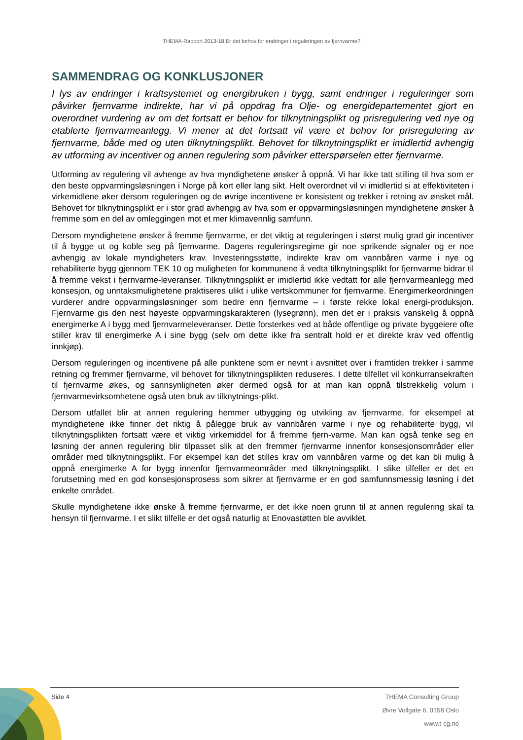THEMA-Rapport 2013-18 Er det behov for endringer i reguleringen av fjernvarme?
SAMMENDRAG OG KONKLUSJONER
I lys av endringer i kraftsystemet og energibruken i bygg, samt endringer i reguleringer som påvirker fjernvarme indirekte, har vi på oppdrag fra Olje- og energidepartementet gjort en overordnet vurdering av om det fortsatt er behov for tilknytningsplikt og prisregulering ved nye og etablerte fjernvarmeanlegg. Vi mener at det fortsatt vil være et behov for prisregulering av fjernvarme, både med og uten tilknytningsplikt. Behovet for tilknytningsplikt er imidlertid avhengig av utforming av incentiver og annen regulering som påvirker etterspørselen etter fjernvarme.
Utforming av regulering vil avhenge av hva myndighetene ønsker å oppnå. Vi har ikke tatt stilling til hva som er den beste oppvarmingsløsningen i Norge på kort eller lang sikt. Helt overordnet vil vi imidlertid si at effektiviteten i virkemidlene øker dersom reguleringen og de øvrige incentivene er konsistent og trekker i retning av ønsket mål. Behovet for tilknytningsplikt er i stor grad avhengig av hva som er oppvarmingsløsningen myndighetene ønsker å fremme som en del av omleggingen mot et mer klimavennlig samfunn.
Dersom myndighetene ønsker å fremme fjernvarme, er det viktig at reguleringen i størst mulig grad gir incentiver til å bygge ut og koble seg på fjernvarme. Dagens reguleringsregime gir noe sprikende signaler og er noe avhengig av lokale myndigheters krav. Investeringsstøtte, indirekte krav om vannbåren varme i nye og rehabiliterte bygg gjennom TEK 10 og muligheten for kommunene å vedta tilknytningsplikt for fjernvarme bidrar til å fremme vekst i fjernvarme-leveranser. Tilknytningsplikt er imidlertid ikke vedtatt for alle fjernvarmeanlegg med konsesjon, og unntaksmulighetene praktiseres ulikt i ulike vertskommuner for fjernvarme. Energimerkeordningen vurderer andre oppvarmingsløsninger som bedre enn fjernvarme – i første rekke lokal energi-produksjon. Fjernvarme gis den nest høyeste oppvarmingskarakteren (lysegrønn), men det er i praksis vanskelig å oppnå energimerke A i bygg med fjernvarmeleveranser. Dette forsterkes ved at både offentlige og private byggeiere ofte stiller krav til energimerke A i sine bygg (selv om dette ikke fra sentralt hold er et direkte krav ved offentlig innkjøp).
Dersom reguleringen og incentivene på alle punktene som er nevnt i avsnittet over i framtiden trekker i samme retning og fremmer fjernvarme, vil behovet for tilknytningsplikten reduseres. I dette tilfellet vil konkurransekraften til fjernvarme økes, og sannsynligheten øker dermed også for at man kan oppnå tilstrekkelig volum i fjernvarmevirksomhetene også uten bruk av tilknytnings-plikt.
Dersom utfallet blir at annen regulering hemmer utbygging og utvikling av fjernvarme, for eksempel at myndighetene ikke finner det riktig å pålegge bruk av vannbåren varme i nye og rehabiliterte bygg, vil tilknytningsplikten fortsatt være et viktig virkemiddel for å fremme fjern-varme. Man kan også tenke seg en løsning der annen regulering blir tilpasset slik at den fremmer fjernvarme innenfor konsesjonsområder eller områder med tilknytningsplikt. For eksempel kan det stilles krav om vannbåren varme og det kan bli mulig å oppnå energimerke A for bygg innenfor fjernvarmeområder med tilknytningsplikt. I slike tilfeller er det en forutsetning med en god konsesjonsprosess som sikrer at fjernvarme er en god samfunnsmessig løsning i det enkelte området.
Skulle myndighetene ikke ønske å fremme fjernvarme, er det ikke noen grunn til at annen regulering skal ta hensyn til fjernvarme. I et slikt tilfelle er det også naturlig at Enovastøtten ble avviklet.
Side 4
THEMA Consulting Group
Øvre Vollgate 6, 0158 Oslo
www.t-cg.no